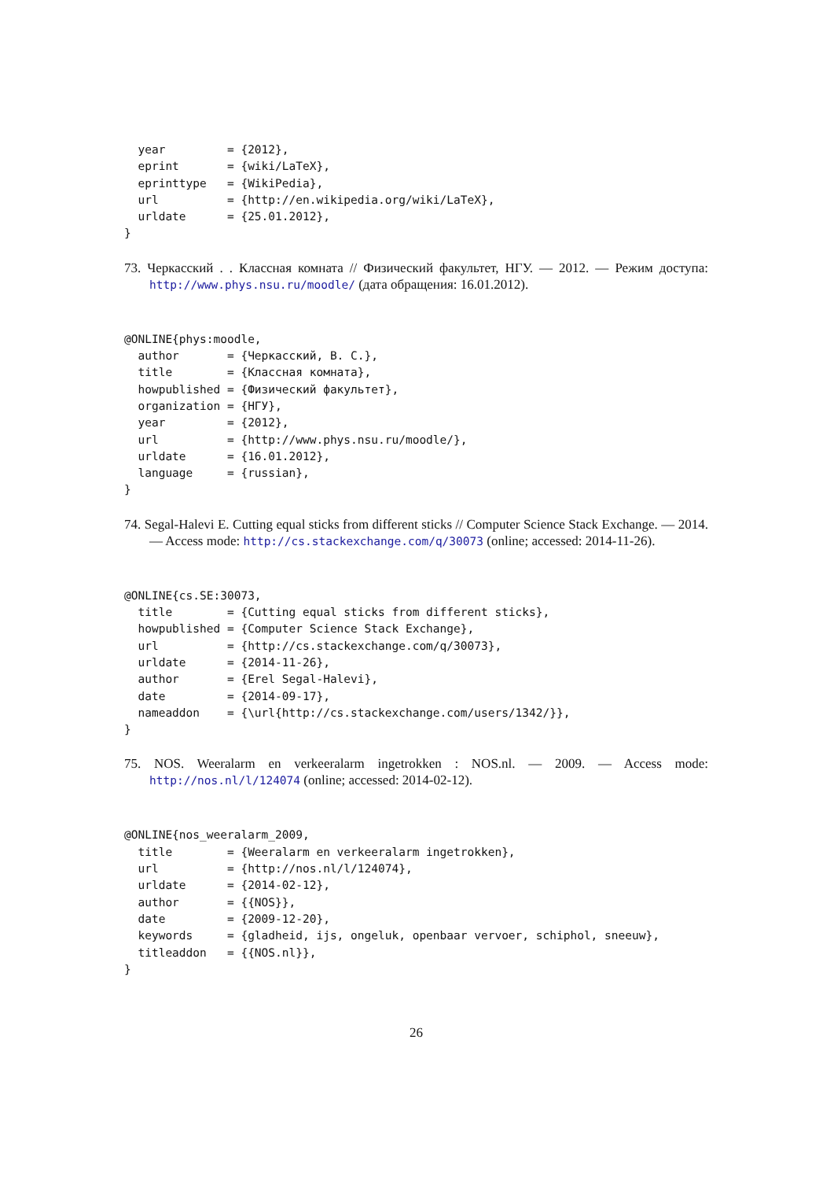year         = {2012},
  eprint       = {wiki/LaTeX},
  eprinttype   = {WikiPedia},
  url          = {http://en.wikipedia.org/wiki/LaTeX},
  urldate      = {25.01.2012},
}
73. Черкасский . . Классная комната // Физический факультет, НГУ. — 2012. — Режим доступа: http://www.phys.nsu.ru/moodle/ (дата обращения: 16.01.2012).
@ONLINE{phys:moodle,
  author       = {Черкасский, В. С.},
  title        = {Классная комната},
  howpublished = {Физический факультет},
  organization = {НГУ},
  year         = {2012},
  url          = {http://www.phys.nsu.ru/moodle/},
  urldate      = {16.01.2012},
  language     = {russian},
}
74. Segal-Halevi E. Cutting equal sticks from different sticks // Computer Science Stack Exchange. — 2014. — Access mode: http://cs.stackexchange.com/q/30073 (online; accessed: 2014-11-26).
@ONLINE{cs.SE:30073,
  title        = {Cutting equal sticks from different sticks},
  howpublished = {Computer Science Stack Exchange},
  url          = {http://cs.stackexchange.com/q/30073},
  urldate      = {2014-11-26},
  author       = {Erel Segal-Halevi},
  date         = {2014-09-17},
  nameaddon    = {\url{http://cs.stackexchange.com/users/1342/}},
}
75. NOS. Weeralarm en verkeeralarm ingetrokken : NOS.nl. — 2009. — Access mode: http://nos.nl/l/124074 (online; accessed: 2014-02-12).
@ONLINE{nos_weeralarm_2009,
  title        = {Weeralarm en verkeeralarm ingetrokken},
  url          = {http://nos.nl/l/124074},
  urldate      = {2014-02-12},
  author       = {{NOS}},
  date         = {2009-12-20},
  keywords     = {gladheid, ijs, ongeluk, openbaar vervoer, schiphol, sneeuw},
  titleaddon   = {{NOS.nl}},
}
26